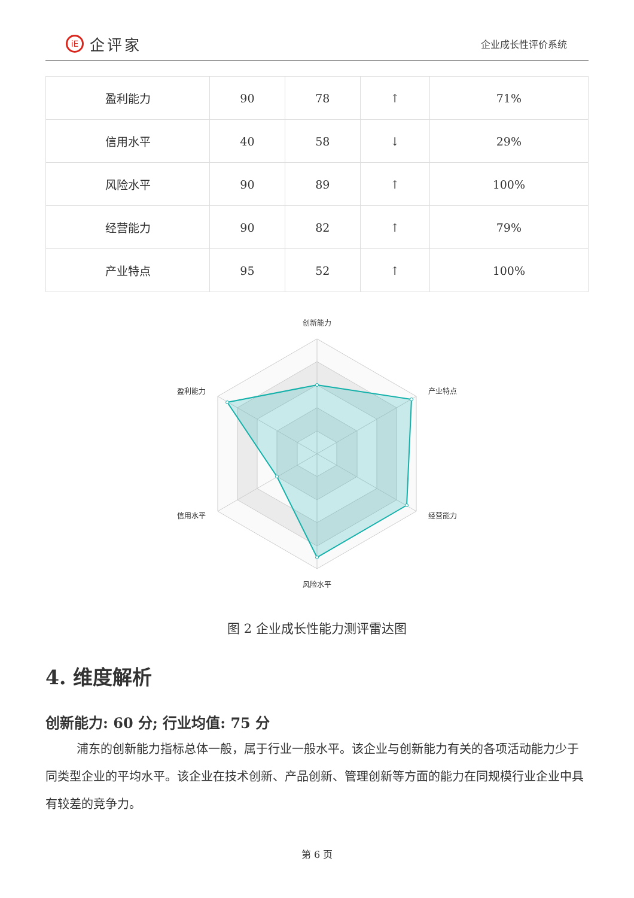iE 企评家
企业成长性评价系统
| 盈利能力 | 90 | 78 | ↑ | 71% |
| 信用水平 | 40 | 58 | ↓ | 29% |
| 风险水平 | 90 | 89 | ↑ | 100% |
| 经营能力 | 90 | 82 | ↑ | 79% |
| 产业特点 | 95 | 52 | ↑ | 100% |
创新能力
产业特点
经营能力
风险水平
信用水平
盈利能力
图 2 企业成长性能力测评雷达图
4. 维度解析
创新能力: 60 分; 行业均值: 75 分
浦东的创新能力指标总体一般，属于行业一般水平。该企业与创新能力有关的各项活动能力少于同类型企业的平均水平。该企业在技术创新、产品创新、管理创新等方面的能力在同规模行业企业中具有较差的竞争力。
第 6 页